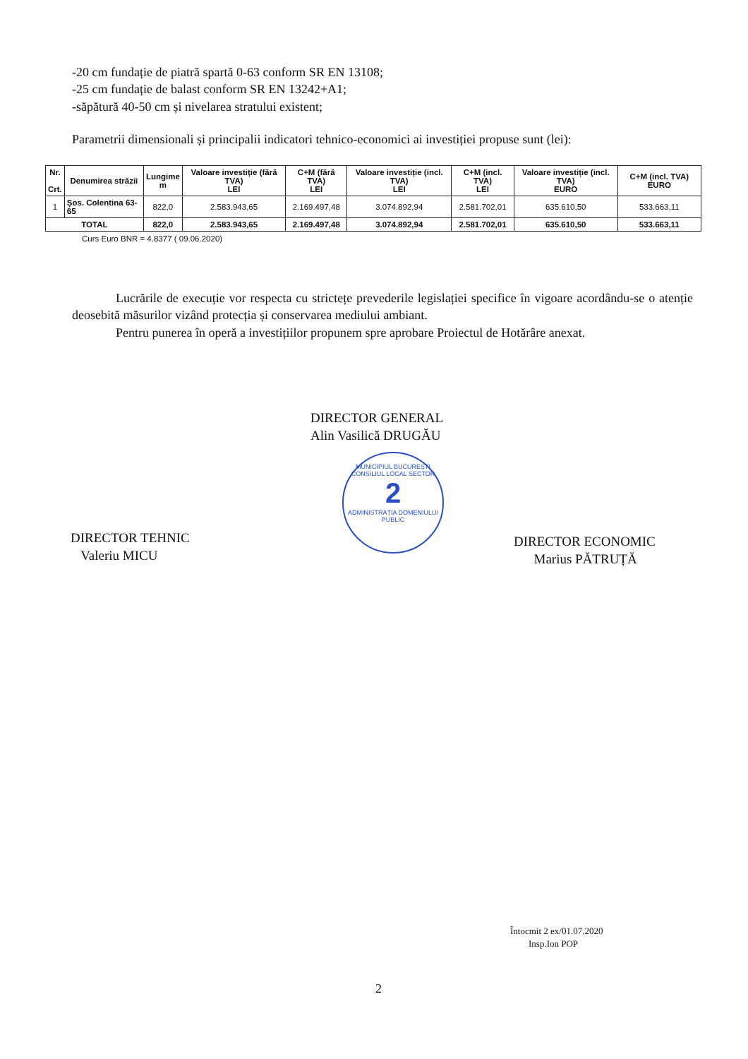-20 cm fundație de piatră spartă 0-63 conform SR EN 13108;
-25 cm fundație de balast conform SR EN 13242+A1;
-săpătură 40-50 cm și nivelarea stratului existent;
Parametrii dimensionali și principalii indicatori tehnico-economici ai investiției propuse sunt (lei):
| Nr. Crt. | Denumirea străzii | Lungime m | Valoare investiție (fără TVA) LEI | C+M (fără TVA) LEI | Valoare investiție (incl. TVA) LEI | C+M (incl. TVA) LEI | Valoare investiție (incl. TVA) EURO | C+M (incl. TVA) EURO |
| --- | --- | --- | --- | --- | --- | --- | --- | --- |
| 1 | Șos. Colentina 63-65 | 822,0 | 2.583.943,65 | 2.169.497,48 | 3.074.892,94 | 2.581.702,01 | 635.610,50 | 533.663,11 |
| TOTAL | | 822,0 | 2.583.943,65 | 2.169.497,48 | 3.074.892,94 | 2.581.702,01 | 635.610,50 | 533.663,11 |
Curs Euro BNR = 4.8377 ( 09.06.2020)
Lucrările de execuție vor respecta cu strictețe prevederile legislației specifice în vigoare acordându-se o atenție deosebită măsurilor vizând protecția și conservarea mediului ambiant.
Pentru punerea în operă a investițiilor propunem spre aprobare Proiectul de Hotărâre anexat.
DIRECTOR GENERAL
Alin Vasilică DRUGĂU
MUNICIPIUL BUCUREȘTI
CONSILIUL LOCAL SECTOR
2
ADMINISTRAȚIA DOMENIULUI PUBLIC
DIRECTOR TEHNIC
Valeriu MICU
DIRECTOR ECONOMIC
Marius PĂTRUȚĂ
Întocmit 2 ex/01.07.2020
Insp.Ion POP
2